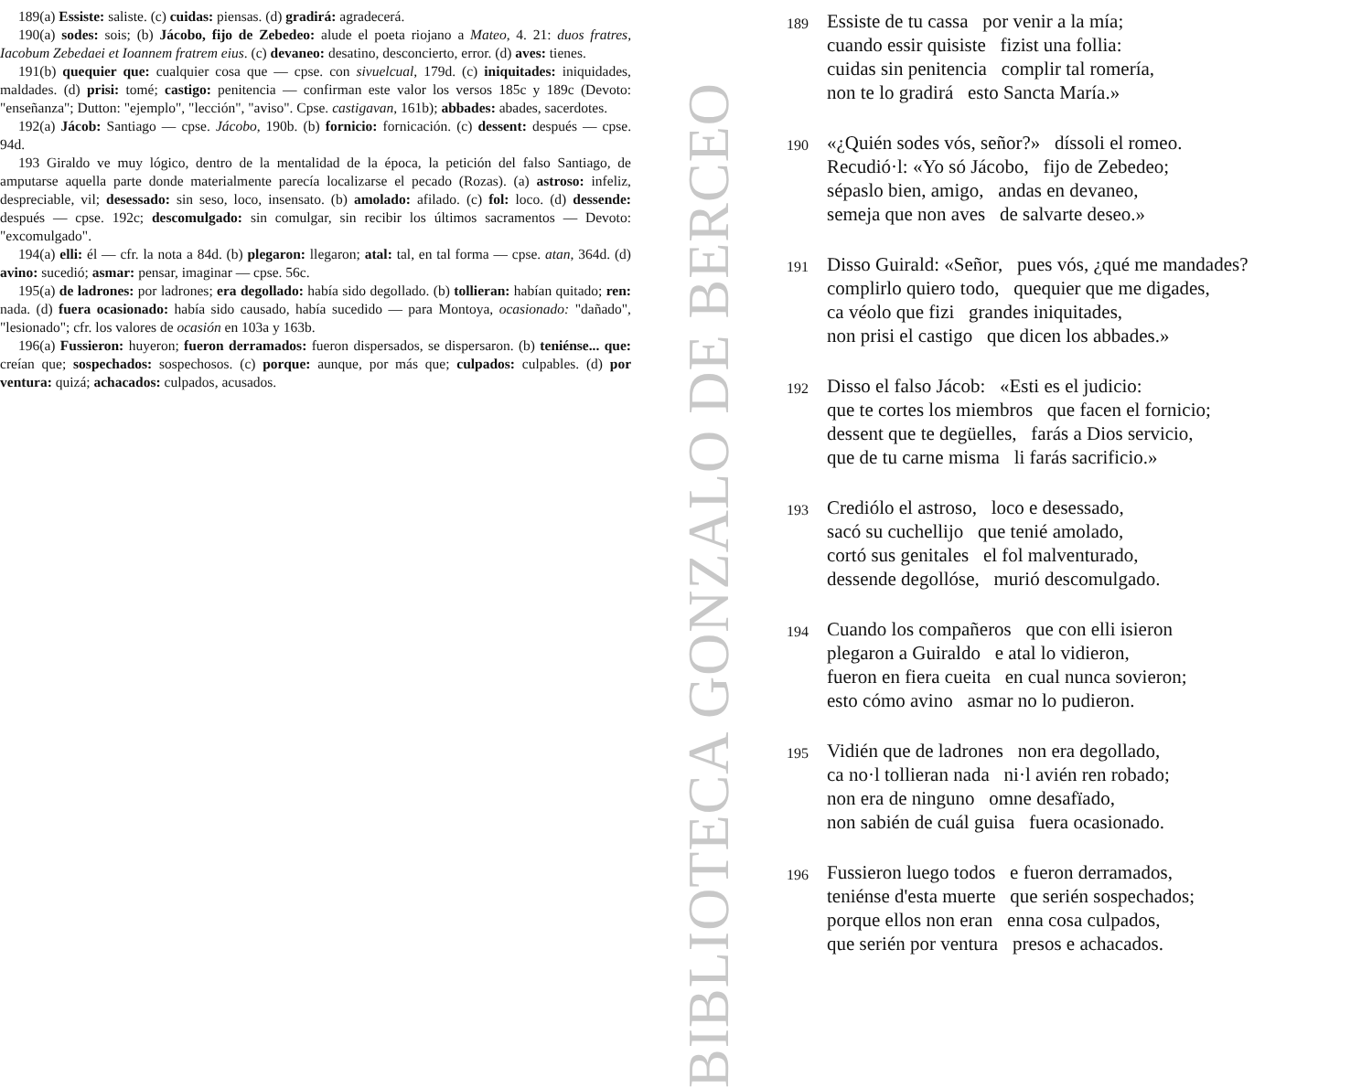189(a) Essiste: saliste. (c) cuidas: piensas. (d) gradirá: agradecerá.
190(a) sodes: sois; (b) Jácobo, fijo de Zebedeo: alude el poeta riojano a Mateo, 4. 21: duos fratres, Iacobum Zebedaei et Ioannem fratrem eius. (c) devaneo: desatino, desconcierto, error. (d) aves: tienes.
191(b) quequier que: cualquier cosa que — cpse. con sivuelcual, 179d. (c) iniquitades: iniquidades, maldades. (d) prisi: tomé; castigo: penitencia — confirman este valor los versos 185c y 189c (Devoto: "enseñanza"; Dutton: "ejemplo", "lección", "aviso". Cpse. castigavan, 161b); abbades: abades, sacerdotes.
192(a) Jácob: Santiago — cpse. Jácobo, 190b. (b) fornicio: fornicación. (c) dessent: después — cpse. 94d.
193 Giraldo ve muy lógico, dentro de la mentalidad de la época, la petición del falso Santiago, de amputarse aquella parte donde materialmente parecía localizarse el pecado (Rozas). (a) astroso: infeliz, despreciable, vil; desessado: sin seso, loco, insensato. (b) amolado: afilado. (c) fol: loco. (d) dessende: después — cpse. 192c; descomulgado: sin comulgar, sin recibir los últimos sacramentos — Devoto: "excomulgado".
194(a) elli: él — cfr. la nota a 84d. (b) plegaron: llegaron; atal: tal, en tal forma — cpse. atan, 364d. (d) avino: sucedió; asmar: pensar, imaginar — cpse. 56c.
195(a) de ladrones: por ladrones; era degollado: había sido degollado. (b) tollieran: habían quitado; ren: nada. (d) fuera ocasionado: había sido causado, había sucedido — para Montoya, ocasionado: "dañado", "lesionado"; cfr. los valores de ocasión en 103a y 163b.
196(a) Fussieron: huyeron; fueron derramados: fueron dispersados, se dispersaron. (b) teniénse... que: creían que; sospechados: sospechosos. (c) porque: aunque, por más que; culpados: culpables. (d) por ventura: quizá; achacados: culpados, acusados.
BIBLIOTECA GONZALO DE BERCEO
189
Essiste de tu cassa por venir a la mía;
cuando essir quisiste fizist una follia:
cuidas sin penitencia complir tal romería,
non te lo gradirá esto Sancta María.»
190
«¿Quién sodes vós, señor?» díssoli el romeo.
Recudió·l: «Yo só Jácobo, fijo de Zebedeo;
sépaslo bien, amigo, andas en devaneo,
semeja que non aves de salvarte deseo.»
191
Disso Guirald: «Señor, pues vós, ¿qué me mandades?
complirlo quiero todo, quequier que me digades,
ca véolo que fizi grandes iniquitades,
non prisi el castigo que dicen los abbades.»
192
Disso el falso Jácob: «Esti es el judicio:
que te cortes los miembros que facen el fornicio;
dessent que te degüelles, farás a Dios servicio,
que de tu carne misma li farás sacrificio.»
193
Crediólo el astroso, loco e desessado,
sacó su cuchellijo que tenié amolado,
cortó sus genitales el fol malventurado,
dessende degollóse, murió descomulgado.
194
Cuando los compañeros que con elli isieron
plegaron a Guiraldo e atal lo vidieron,
fueron en fiera cueita en cual nunca sovieron;
esto cómo avino asmar no lo pudieron.
195
Vidién que de ladrones non era degollado,
ca no·l tollieran nada ni·l avién ren robado;
non era de ninguno omne desafïado,
non sabién de cuál guisa fuera ocasionado.
196
Fussieron luego todos e fueron derramados,
teniénse d'esta muerte que serién sospechados;
porque ellos non eran enna cosa culpados,
que serién por ventura presos e achacados.